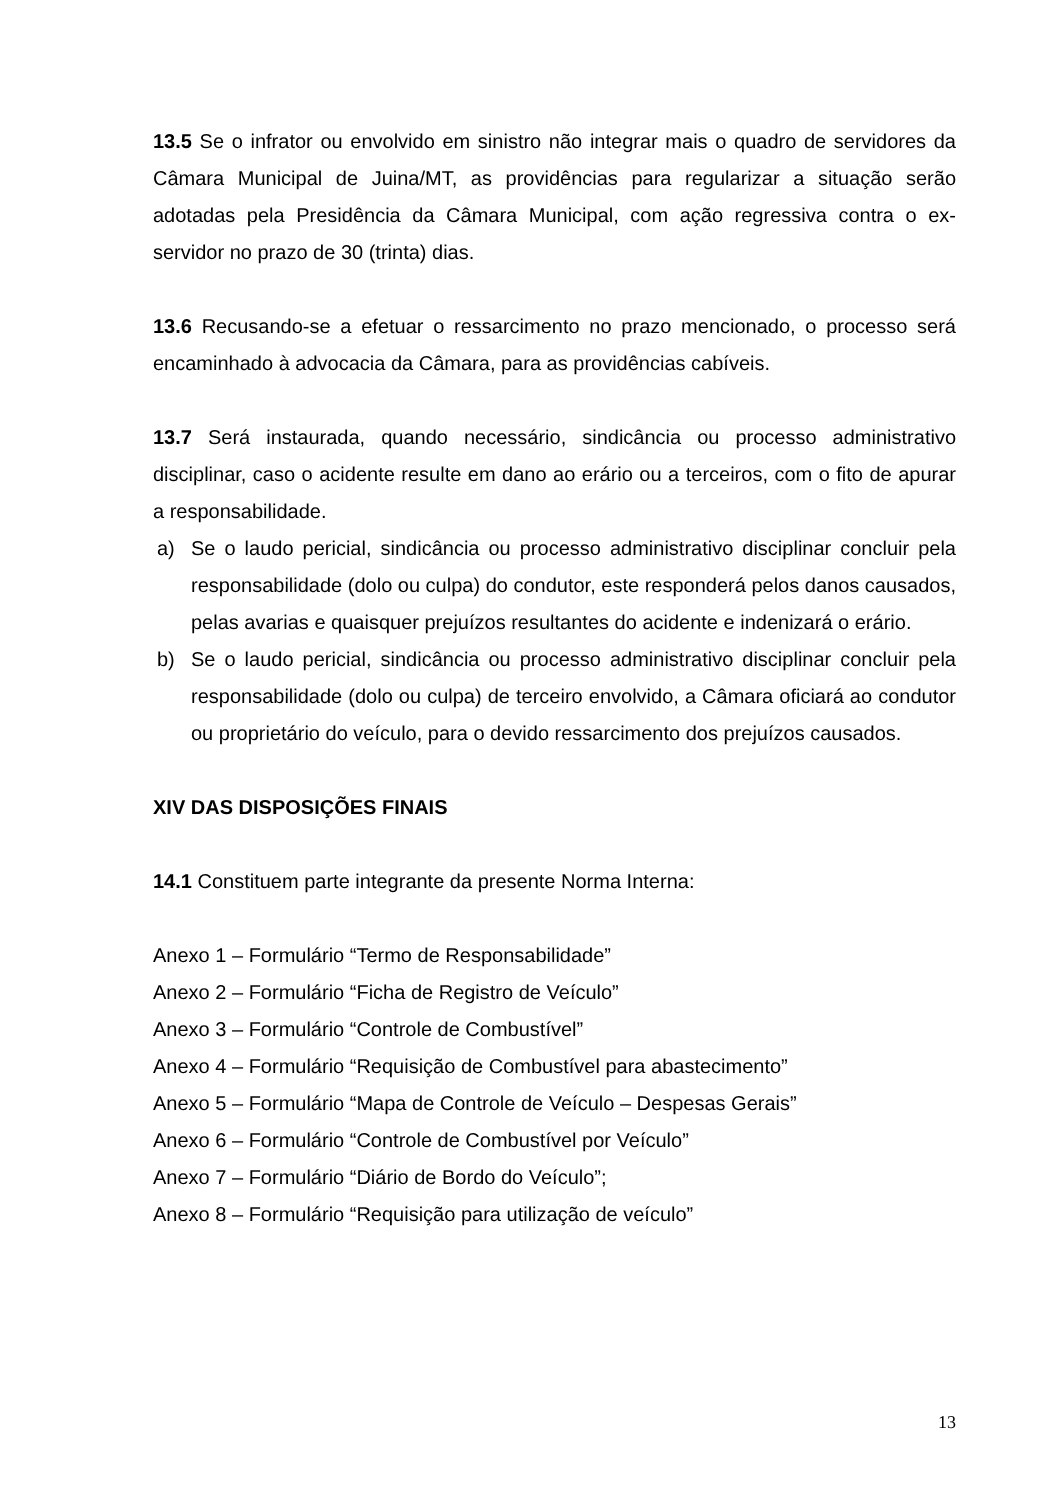13.5 Se o infrator ou envolvido em sinistro não integrar mais o quadro de servidores da Câmara Municipal de Juina/MT, as providências para regularizar a situação serão adotadas pela Presidência da Câmara Municipal, com ação regressiva contra o ex-servidor no prazo de 30 (trinta) dias.
13.6 Recusando-se a efetuar o ressarcimento no prazo mencionado, o processo será encaminhado à advocacia da Câmara, para as providências cabíveis.
13.7 Será instaurada, quando necessário, sindicância ou processo administrativo disciplinar, caso o acidente resulte em dano ao erário ou a terceiros, com o fito de apurar a responsabilidade.
a) Se o laudo pericial, sindicância ou processo administrativo disciplinar concluir pela responsabilidade (dolo ou culpa) do condutor, este responderá pelos danos causados, pelas avarias e quaisquer prejuízos resultantes do acidente e indenizará o erário.
b) Se o laudo pericial, sindicância ou processo administrativo disciplinar concluir pela responsabilidade (dolo ou culpa) de terceiro envolvido, a Câmara oficiará ao condutor ou proprietário do veículo, para o devido ressarcimento dos prejuízos causados.
XIV DAS DISPOSIÇÕES FINAIS
14.1 Constituem parte integrante da presente Norma Interna:
Anexo 1 – Formulário “Termo de Responsabilidade”
Anexo 2 – Formulário “Ficha de Registro de Veículo”
Anexo 3 – Formulário “Controle de Combustível”
Anexo 4 – Formulário “Requisição de Combustível para abastecimento”
Anexo 5 – Formulário “Mapa de Controle de Veículo – Despesas Gerais”
Anexo 6 – Formulário “Controle de Combustível por Veículo”
Anexo 7 – Formulário “Diário de Bordo do Veículo”;
Anexo 8 – Formulário “Requisição para utilização de veículo”
13